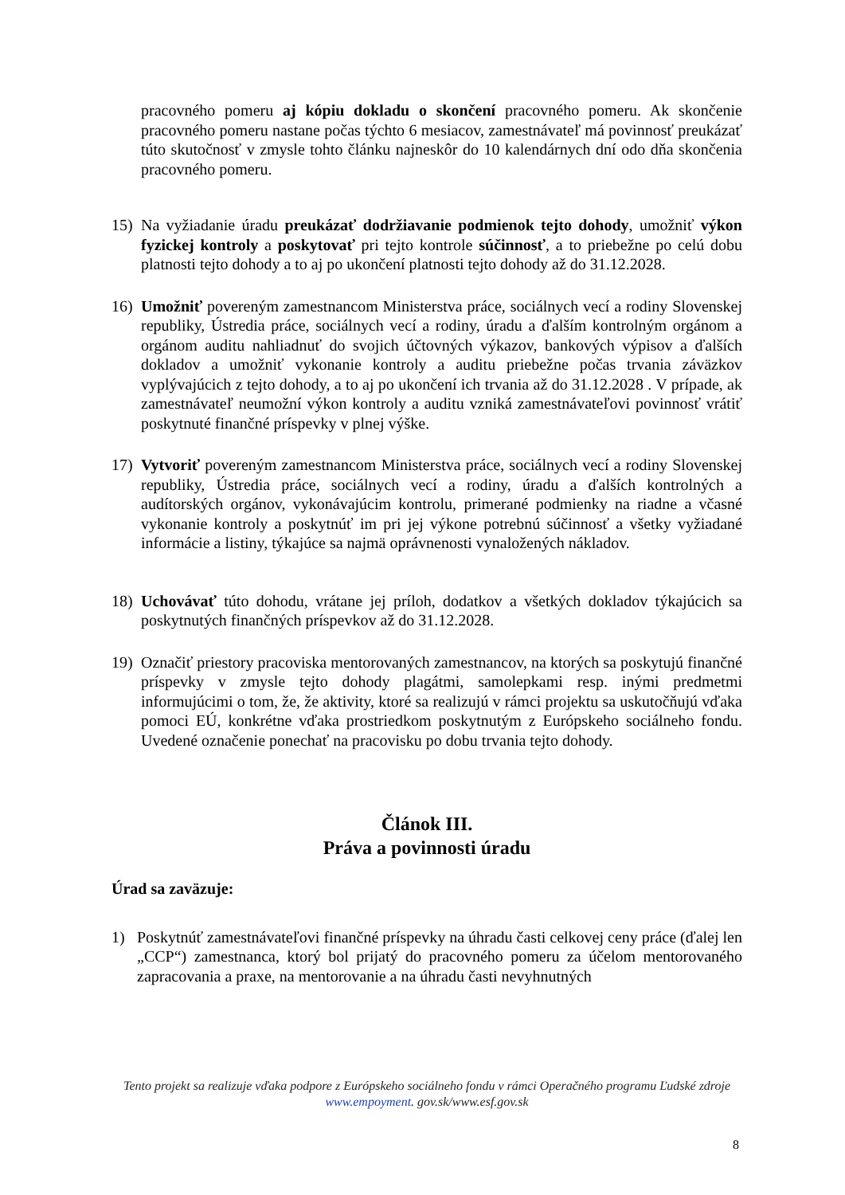pracovného pomeru aj kópiu dokladu o skončení pracovného pomeru. Ak skončenie pracovného pomeru nastane počas týchto 6 mesiacov, zamestnávateľ má povinnosť preukázať túto skutočnosť v zmysle tohto článku najneskôr do 10 kalendárnych dní odo dňa skončenia pracovného pomeru.
15) Na vyžiadanie úradu preukázať dodržiavanie podmienok tejto dohody, umožniť výkon fyzickej kontroly a poskytovať pri tejto kontrole súčinnosť, a to priebežne po celú dobu platnosti tejto dohody a to aj po ukončení platnosti tejto dohody až do 31.12.2028.
16) Umožniť povereným zamestnancom Ministerstva práce, sociálnych vecí a rodiny Slovenskej republiky, Ústredia práce, sociálnych vecí a rodiny, úradu a ďalším kontrolným orgánom a orgánom auditu nahliadnuť do svojich účtovných výkazov, bankových výpisov a ďalších dokladov a umožniť vykonanie kontroly a auditu priebežne počas trvania záväzkov vyplývajúcich z tejto dohody, a to aj po ukončení ich trvania až do 31.12.2028 . V prípade, ak zamestnávateľ neumožní výkon kontroly a auditu vzniká zamestnávateľovi povinnosť vrátiť poskytnuté finančné príspevky v plnej výške.
17) Vytvoriť povereným zamestnancom Ministerstva práce, sociálnych vecí a rodiny Slovenskej republiky, Ústredia práce, sociálnych vecí a rodiny, úradu a ďalších kontrolných a audítorských orgánov, vykonávajúcim kontrolu, primerané podmienky na riadne a včasné vykonanie kontroly a poskytnúť im pri jej výkone potrebnú súčinnosť a všetky vyžiadané informácie a listiny, týkajúce sa najmä oprávnenosti vynaložených nákladov.
18) Uchovávať túto dohodu, vrátane jej príloh, dodatkov a všetkých dokladov týkajúcich sa poskytnutých finančných príspevkov až do 31.12.2028.
19) Označiť priestory pracoviska mentorovaných zamestnancov, na ktorých sa poskytujú finančné príspevky v zmysle tejto dohody plagátmi, samolepkami resp. inými predmetmi informujúcimi o tom, že, že aktivity, ktoré sa realizujú v rámci projektu sa uskutočňujú vďaka pomoci EÚ, konkrétne vďaka prostriedkom poskytnutým z Európskeho sociálneho fondu. Uvedené označenie ponechať na pracovisku po dobu trvania tejto dohody.
Článok III.
Práva a povinnosti úradu
Úrad sa zaväzuje:
1) Poskytnúť zamestnávateľovi finančné príspevky na úhradu časti celkovej ceny práce (ďalej len „CCP“) zamestnanca, ktorý bol prijatý do pracovného pomeru za účelom mentorovaného zapracovania a praxe, na mentorovanie a na úhradu časti nevyhnutných
Tento projekt sa realizuje vďaka podpore z Európskeho sociálneho fondu v rámci Operačného programu Ľudské zdroje
www.empoyment. gov.sk/www.esf.gov.sk
8